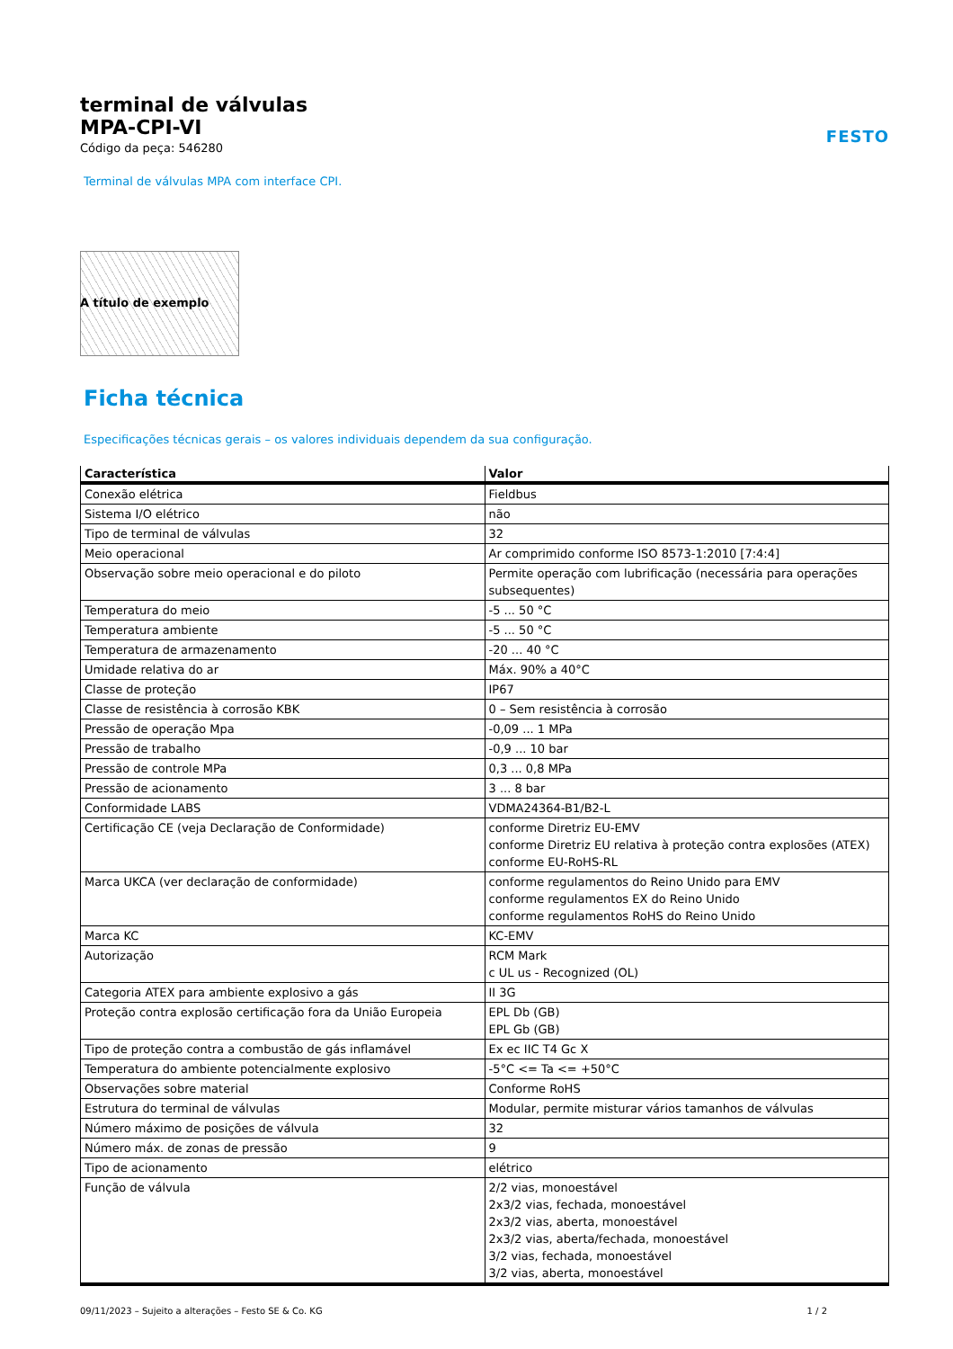terminal de válvulas
MPA-CPI-VI
Código da peça: 546280
FESTO
Terminal de válvulas MPA com interface CPI.
A título de exemplo
Ficha técnica
Especificações técnicas gerais – os valores individuais dependem da sua configuração.
| Característica | Valor |
| --- | --- |
| Conexão elétrica | Fieldbus |
| Sistema I/O elétrico | não |
| Tipo de terminal de válvulas | 32 |
| Meio operacional | Ar comprimido conforme ISO 8573-1:2010 [7:4:4] |
| Observação sobre meio operacional e do piloto | Permite operação com lubrificação (necessária para operações subsequentes) |
| Temperatura do meio | -5 ... 50 °C |
| Temperatura ambiente | -5 ... 50 °C |
| Temperatura de armazenamento | -20 ... 40 °C |
| Umidade relativa do ar | Máx. 90% a 40°C |
| Classe de proteção | IP67 |
| Classe de resistência à corrosão KBK | 0 – Sem resistência à corrosão |
| Pressão de operação Mpa | -0,09 ... 1 MPa |
| Pressão de trabalho | -0,9 ... 10 bar |
| Pressão de controle MPa | 0,3 ... 0,8 MPa |
| Pressão de acionamento | 3 ... 8 bar |
| Conformidade LABS | VDMA24364-B1/B2-L |
| Certificação CE (veja Declaração de Conformidade) | conforme Diretriz EU-EMV conforme Diretriz EU relativa à proteção contra explosões (ATEX) conforme EU-RoHS-RL |
| Marca UKCA (ver declaração de conformidade) | conforme regulamentos do Reino Unido para EMV conforme regulamentos EX do Reino Unido conforme regulamentos RoHS do Reino Unido |
| Marca KC | KC-EMV |
| Autorização | RCM Mark c UL us - Recognized (OL) |
| Categoria ATEX para ambiente explosivo a gás | II 3G |
| Proteção contra explosão certificação fora da União Europeia | EPL Db (GB) EPL Gb (GB) |
| Tipo de proteção contra a combustão de gás inflamável | Ex ec IIC T4 Gc X |
| Temperatura do ambiente potencialmente explosivo | -5°C <= Ta <= +50°C |
| Observações sobre material | Conforme RoHS |
| Estrutura do terminal de válvulas | Modular, permite misturar vários tamanhos de válvulas |
| Número máximo de posições de válvula | 32 |
| Número máx. de zonas de pressão | 9 |
| Tipo de acionamento | elétrico |
| Função de válvula | 2/2 vias, monoestável 2x3/2 vias, fechada, monoestável 2x3/2 vias, aberta, monoestável 2x3/2 vias, aberta/fechada, monoestável 3/2 vias, fechada, monoestável 3/2 vias, aberta, monoestável |
09/11/2023 – Sujeito a alterações – Festo SE & Co. KG 1 / 2